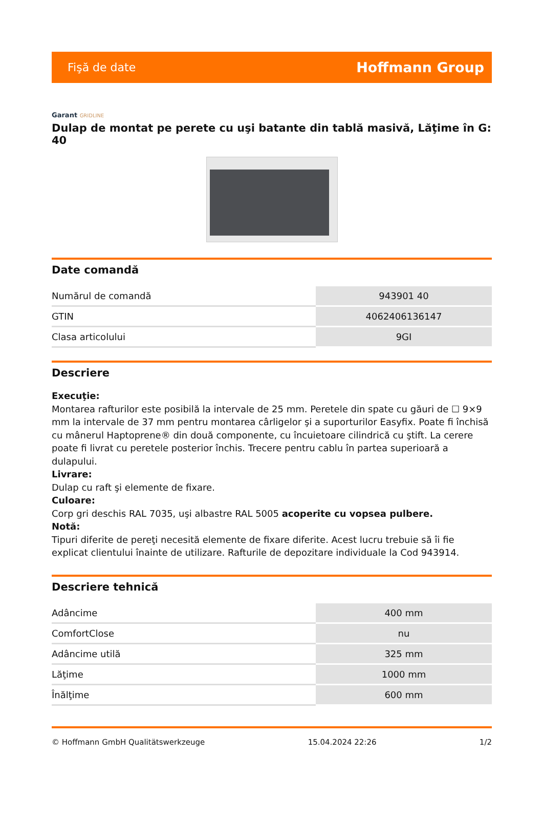Fişă de date Hoffmann Group
Garant GRIDLINE
Dulap de montat pe perete cu uşi batante din tablă masivă, Lăţime în G: 40
Date comandă
| Numărul de comandă | 943901 40 |
| GTIN | 4062406136147 |
| Clasa articolului | 9GI |
Descriere
Execuţie:
Montarea rafturilor este posibilă la intervale de 25 mm. Peretele din spate cu găuri de ☐ 9×9 mm la intervale de 37 mm pentru montarea cârligelor şi a suporturilor Easyfix. Poate fi închisă cu mânerul Haptoprene® din două componente, cu încuietoare cilindrică cu ştift. La cerere poate fi livrat cu peretele posterior închis. Trecere pentru cablu în partea superioară a dulapului.
Livrare:
Dulap cu raft şi elemente de fixare.
Culoare:
Corp gri deschis RAL 7035, uşi albastre RAL 5005 acoperite cu vopsea pulbere.
Notă:
Tipuri diferite de pereţi necesită elemente de fixare diferite. Acest lucru trebuie să îi fie explicat clientului înainte de utilizare. Rafturile de depozitare individuale la Cod 943914.
Descriere tehnică
| Adâncime | 400 mm |
| ComfortClose | nu |
| Adâncime utilă | 325 mm |
| Lăţime | 1000 mm |
| Înălţime | 600 mm |
© Hoffmann GmbH Qualitätswerkzeuge 15.04.2024 22:26 1/2